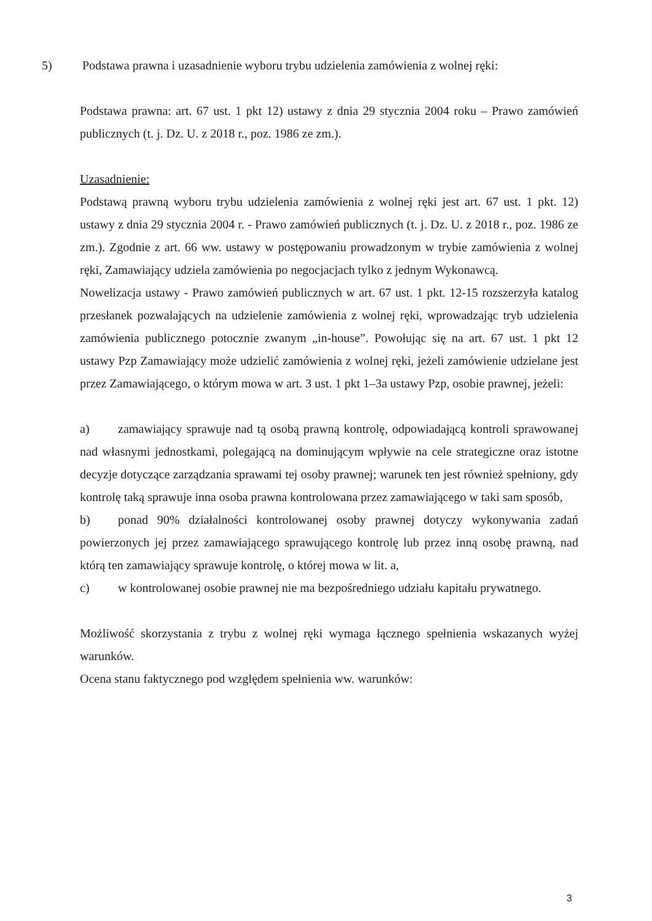5) Podstawa prawna i uzasadnienie wyboru trybu udzielenia zamówienia z wolnej ręki:
Podstawa prawna: art. 67 ust. 1 pkt 12) ustawy z dnia 29 stycznia 2004 roku – Prawo zamówień publicznych (t. j. Dz. U. z 2018 r., poz. 1986 ze zm.).
Uzasadnienie:
Podstawą prawną wyboru trybu udzielenia zamówienia z wolnej ręki jest art. 67 ust. 1 pkt. 12) ustawy z dnia 29 stycznia 2004 r. - Prawo zamówień publicznych (t. j. Dz. U. z 2018 r., poz. 1986 ze zm.). Zgodnie z art. 66 ww. ustawy w postępowaniu prowadzonym w trybie zamówienia z wolnej ręki, Zamawiający udziela zamówienia po negocjacjach tylko z jednym Wykonawcą.
Nowelizacja ustawy - Prawo zamówień publicznych w art. 67 ust. 1 pkt. 12-15 rozszerzyła katalog przesłanek pozwalających na udzielenie zamówienia z wolnej ręki, wprowadzając tryb udzielenia zamówienia publicznego potocznie zwanym „in-house”. Powołując się na art. 67 ust. 1 pkt 12 ustawy Pzp Zamawiający może udzielić zamówienia z wolnej ręki, jeżeli zamówienie udzielane jest przez Zamawiającego, o którym mowa w art. 3 ust. 1 pkt 1–3a ustawy Pzp, osobie prawnej, jeżeli:
a) zamawiający sprawuje nad tą osobą prawną kontrolę, odpowiadającą kontroli sprawowanej nad własnymi jednostkami, polegającą na dominującym wpływie na cele strategiczne oraz istotne decyzje dotyczące zarządzania sprawami tej osoby prawnej; warunek ten jest również spełniony, gdy kontrolę taką sprawuje inna osoba prawna kontrolowana przez zamawiającego w taki sam sposób,
b) ponad 90% działalności kontrolowanej osoby prawnej dotyczy wykonywania zadań powierzonych jej przez zamawiającego sprawującego kontrolę lub przez inną osobę prawną, nad którą ten zamawiający sprawuje kontrolę, o której mowa w lit. a,
c) w kontrolowanej osobie prawnej nie ma bezpośredniego udziału kapitału prywatnego.
Możliwość skorzystania z trybu z wolnej ręki wymaga łącznego spełnienia wskazanych wyżej warunków.
Ocena stanu faktycznego pod względem spełnienia ww. warunków:
3